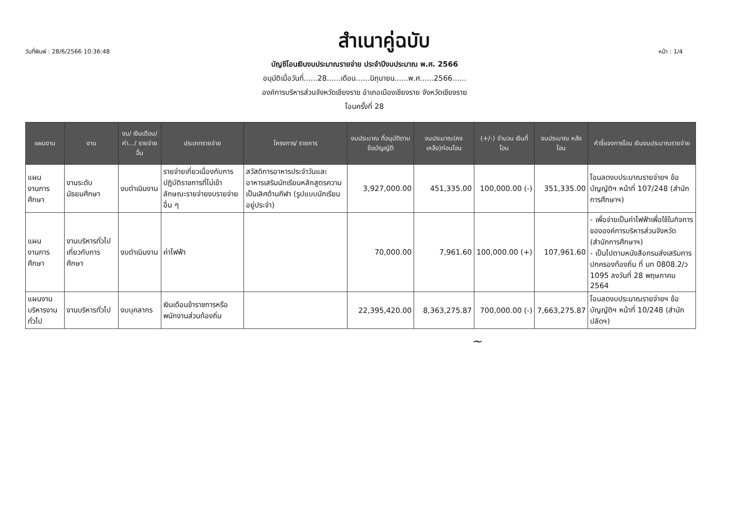วันที่พิมพ์ : 28/6/2566 10:36:48 สำเนาคู่ฉบับ หน้า : 1/4
บัญชีโอนเงินงบประมาณรายจ่าย ประจำปีงบประมาณ พ.ศ. 2566
อนุมัติเมื่อวันที่......28......เดือน......มิถุนายน......พ.ศ......2566......
องค์การบริหารส่วนจังหวัดเชียงราย อำเภอเมืองเชียงราย จังหวัดเชียงราย
โอนครั้งที่ 28
| แผนงาน | งาน | งบ/ เงินเดือน/ ค่า.../ รายจ่ายอื่น | ประเภทรายจ่าย | โครงการ/ รายการ | งบประมาณ ที่อนุมัติตาม ข้อบัญญัติ | งบประมาณ(คง เหลือ)ก่อนโอน | (+/-) จำนวน เงินที่โอน | งบประมาณ หลังโอน | คำชี้แจงการโอน เงินงบประมาณรายจ่าย |
| --- | --- | --- | --- | --- | --- | --- | --- | --- | --- |
| แผนงานการศึกษา | งานระดับมัธยมศึกษา | งบดำเนินงาน | รายจ่ายเกี่ยวเนื่องกับการปฏิบัติราชการที่ไม่เข้าลักษณะรายจ่ายงบรายจ่ายอื่น ๆ | สวัสดิการอาหารประจำวันและอาหารเสริมนักเรียนหลักสูตรความเป็นเลิศด้านกีฬา (รูปแบบนักเรียนอยู่ประจำ) | 3,927,000.00 | 451,335.00 | 100,000.00 (-) | 351,335.00 | โอนลดงบประมาณรายจ่ายฯ ข้อบัญญัติฯ หน้าที่ 107/248 (สำนักการศึกษาฯ) |
| แผนงานการศึกษา | งานบริหารทั่วไปเกี่ยวกับการศึกษา | งบดำเนินงาน | ค่าไฟฟ้า | | 70,000.00 | 7,961.60 | 100,000.00 (+) | 107,961.60 | - เพื่อจ่ายเป็นค่าไฟฟ้าเพื่อใช้ในกิจการขององค์การบริหารส่วนจังหวัด (สำนักการศึกษาฯ) - เป็นไปตามหนังสือกรมส่งเสริมการปกครองท้องถิ่น ที่ มท 0808.2/ว 1095 ลงวันที่ 28 พฤษภาคม 2564 |
| แผนงานบริหารงานทั่วไป | งานบริหารทั่วไป | งบบุคลากร | เงินเดือนข้าราชการหรือพนักงานส่วนท้องถิ่น | | 22,395,420.00 | 8,363,275.87 | 700,000.00 (-) | 7,663,275.87 | โอนลดงบประมาณรายจ่ายฯ ข้อบัญญัติฯ หน้าที่ 10/248 (สำนักปลัดฯ) |
~